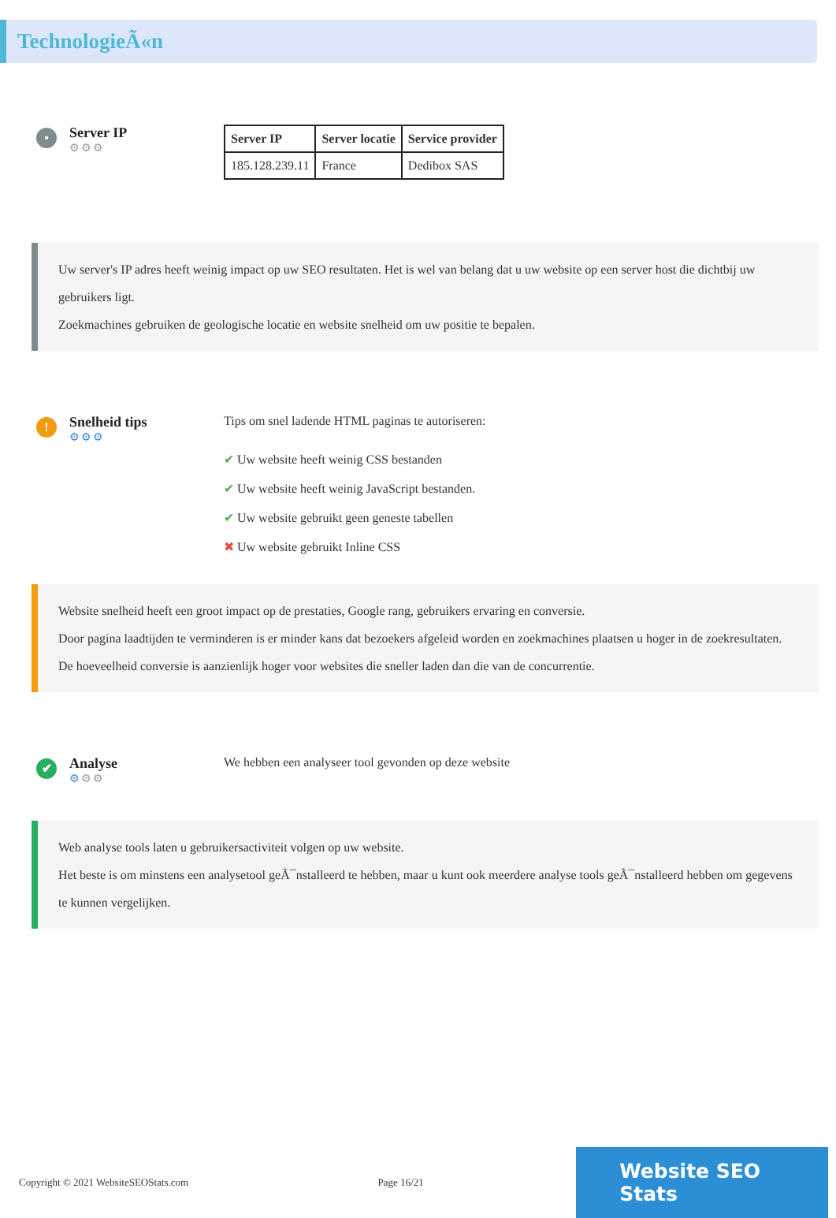TechnologieÃ«n
•
Server IP
⚙⚙⚙
| Server IP | Server locatie | Service provider |
| --- | --- | --- |
| 185.128.239.11 | France | Dedibox SAS |
Uw server's IP adres heeft weinig impact op uw SEO resultaten. Het is wel van belang dat u uw website op een server host die dichtbij uw gebruikers ligt.
Zoekmachines gebruiken de geologische locatie en website snelheid om uw positie te bepalen.
!
Snelheid tips
⚙⚙⚙
Tips om snel ladende HTML paginas te autoriseren:
✔ Uw website heeft weinig CSS bestanden
✔ Uw website heeft weinig JavaScript bestanden.
✔ Uw website gebruikt geen geneste tabellen
✖ Uw website gebruikt Inline CSS
Website snelheid heeft een groot impact op de prestaties, Google rang, gebruikers ervaring en conversie.
Door pagina laadtijden te verminderen is er minder kans dat bezoekers afgeleid worden en zoekmachines plaatsen u hoger in de zoekresultaten.
De hoeveelheid conversie is aanzienlijk hoger voor websites die sneller laden dan die van de concurrentie.
✔
Analyse
⚙⚙⚙
We hebben een analyseer tool gevonden op deze website
Web analyse tools laten u gebruikersactiviteit volgen op uw website.
Het beste is om minstens een analysetool geÃ¯nstalleerd te hebben, maar u kunt ook meerdere analyse tools geÃ¯nstalleerd hebben om gegevens te kunnen vergelijken.
Copyright © 2021 WebsiteSEOStats.com Page 16/21
Website SEO Stats